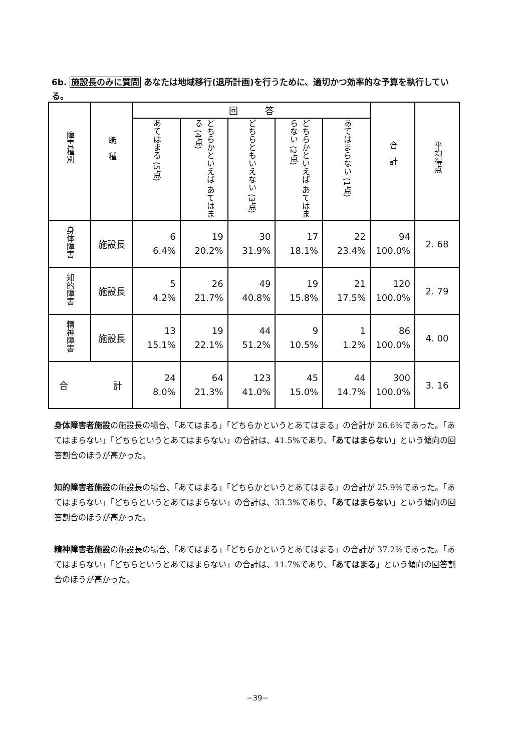6b. 施設長のみに質問 あなたは地域移行(退所計画)を行うために、適切かつ効率的な予算を執行している。
| 障害種別 | 職 種 | 回 答 | | | | | 合 計 | 平均得点 |
| --- | --- | --- | --- | --- | --- | --- | --- | --- |
| | | あてはまる (5点) | どちらかといえば あてはまる (4点) | どちらともいえない (3点) | どちらかといえば あてはまらない (2点) | あてはまらない (1点) | | |
| 身体障害 | 施設長 | 6 6.4% | 19 20.2% | 30 31.9% | 17 18.1% | 22 23.4% | 94 100.0% | 2. 68 |
| 知的障害 | 施設長 | 5 4.2% | 26 21.7% | 49 40.8% | 19 15.8% | 21 17.5% | 120 100.0% | 2. 79 |
| 精神障害 | 施設長 | 13 15.1% | 19 22.1% | 44 51.2% | 9 10.5% | 1 1.2% | 86 100.0% | 4. 00 |
| 合 計 | | 24 8.0% | 64 21.3% | 123 41.0% | 45 15.0% | 44 14.7% | 300 100.0% | 3. 16 |
身体障害者施設の施設長の場合、「あてはまる」「どちらかというとあてはまる」の合計が 26.6%であった。「あてはまらない」「どちらというとあてはまらない」の合計は、41.5%であり、「あてはまらない」という傾向の回答割合のほうが高かった。
知的障害者施設の施設長の場合、「あてはまる」「どちらかというとあてはまる」の合計が 25.9%であった。「あてはまらない」「どちらというとあてはまらない」の合計は、33.3%であり、「あてはまらない」という傾向の回答割合のほうが高かった。
精神障害者施設の施設長の場合、「あてはまる」「どちらかというとあてはまる」の合計が 37.2%であった。「あてはまらない」「どちらというとあてはまらない」の合計は、11.7%であり、「あてはまる」という傾向の回答割合のほうが高かった。
−39−